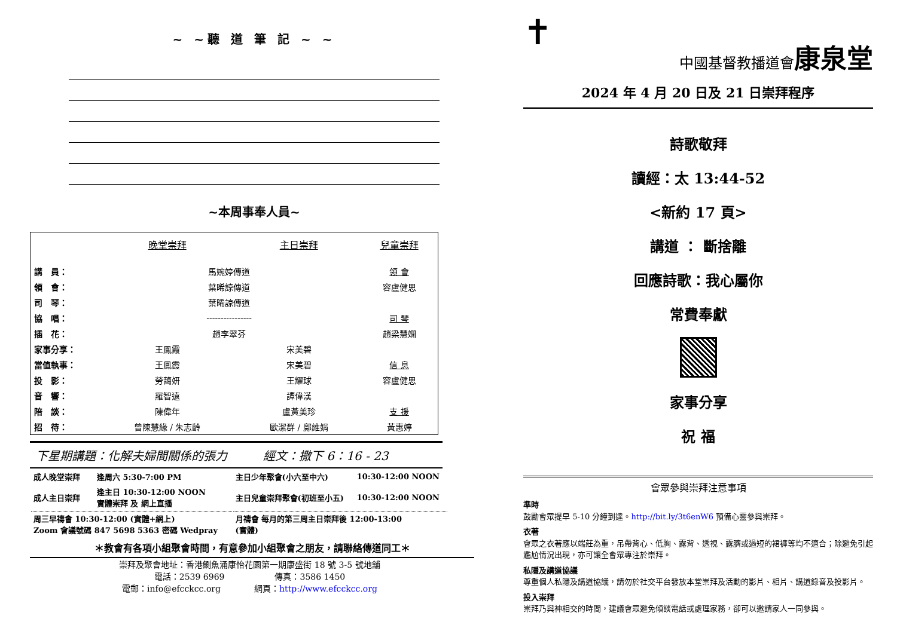~ ~聽 道 筆 記 ~ ~
~本周事奉人員~
| | 晚堂崇拜 | 主日崇拜 | 兒童崇拜 |
| --- | --- | --- | --- |
| 講 員： | 馬婉婷傳道 | | 領 會 |
| 領 會： | 葉晞諒傳道 | | 容盧健思 |
| 司 琴： | 葉晞諒傳道 | | |
| 協 唱： | ---------------- | | 司 琴 |
| 插 花： | 趙李翠芬 | | 趙梁慧嫻 |
| 家事分享： | 王鳳霞 | 宋美碧 | |
| 當值執事： | 王鳳霞 | 宋美碧 | 信 息 |
| 投 影： | 勞藹妍 | 王耀球 | 容盧健思 |
| 音 響： | 羅智遠 | 譚偉漢 | |
| 陪 談： | 陳偉年 | 盧黃美珍 | 支 援 |
| 招 待： | 曾陳慧緣 / 朱志齡 | 歐潔群 / 鄺維娟 | 黃惠婷 |
下星期講題：化解夫婦間關係的張力　　　經文：撒下 6：16 - 23
| 成人晚堂崇拜 | 逢周六 5:30-7:00 PM | 主日少年聚會(小六至中六) | 10:30-12:00 NOON |
| 成人主日崇拜 | 逢主日 10:30-12:00 NOON 實體崇拜 及 網上直播 | 主日兒童崇拜聚會(初班至小五) | 10:30-12:00 NOON |
| 周三早禱會 10:30-12:00 (實體+網上) Zoom 會議號碼 847 5698 5363 密碼 Wedpray | | 月禱會 每月的第三周主日崇拜後 12:00-13:00 (實體) | |
＊教會有各項小組聚會時間，有意參加小組聚會之朋友，請聯絡傳道同工＊
崇拜及聚會地址：香港鰂魚涌康怡花園第一期康盛街 18 號 3-5 號地舖
電話：2539 6969　　　　　　傳真：3586 1450
電郵：info@efcckcc.org　　　　網頁：http://www.efcckcc.org
✝
中國基督教播道會康泉堂
2024 年 4 月 20 日及 21 日崇拜程序
詩歌敬拜
讀經：太 13:44-52
<新約 17 頁>
講道 ： 斷捨離
回應詩歌：我心屬你
常費奉獻
家事分享
祝 福
會眾參與崇拜注意事項
準時
鼓勵會眾提早 5-10 分鐘到達。http://bit.ly/3t6enW6 預備心靈參與崇拜。
衣著
會眾之衣著應以端莊為重，吊帶背心、低胸、露背、透視、露臍或過短的裙褲等均不適合；除避免引起尷尬情況出現，亦可讓全會眾專注於崇拜。
私隱及講道協議
尊重個人私隱及講道協議，請勿於社交平台發放本堂崇拜及活動的影片、相片、講道錄音及投影片。
投入崇拜
崇拜乃與神相交的時間，建議會眾避免傾談電話或處理家務，卻可以邀請家人一同參與。